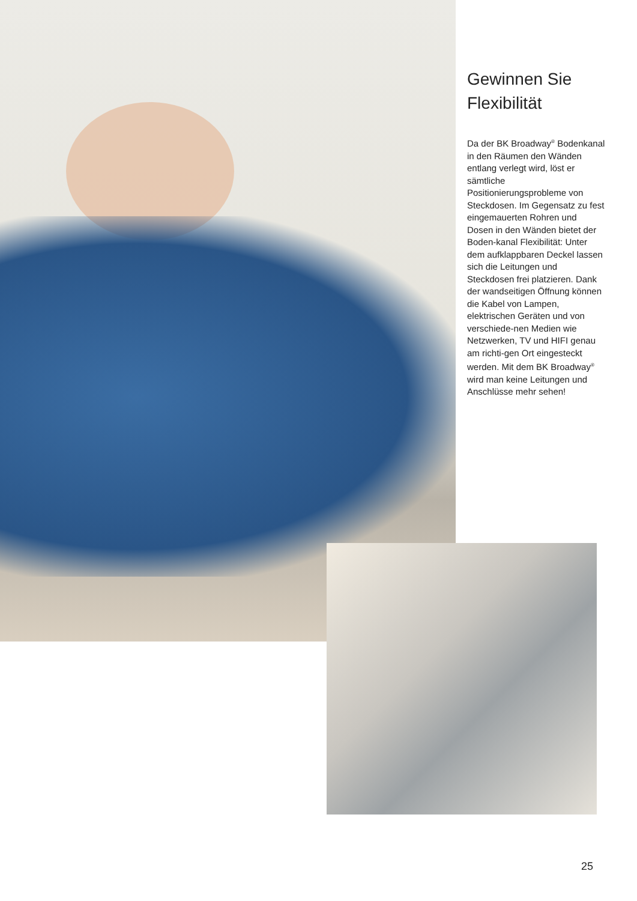Gewinnen Sie Flexibilität
Da der BK Broadway<sup>®</sup> Bodenkanal in den Räumen den Wänden entlang verlegt wird, löst er sämtliche Positionierungsprobleme von Steckdosen. Im Gegensatz zu fest eingemauerten Rohren und Dosen in den Wänden bietet der Boden-kanal Flexibilität: Unter dem aufklappbaren Deckel lassen sich die Leitungen und Steckdosen frei platzieren. Dank der wandseitigen Öffnung können die Kabel von Lampen, elektrischen Geräten und von verschiede-nen Medien wie Netzwerken, TV und HIFI genau am richti-gen Ort eingesteckt werden. Mit dem BK Broadway<sup>®</sup> wird man keine Leitungen und Anschlüsse mehr sehen!
25